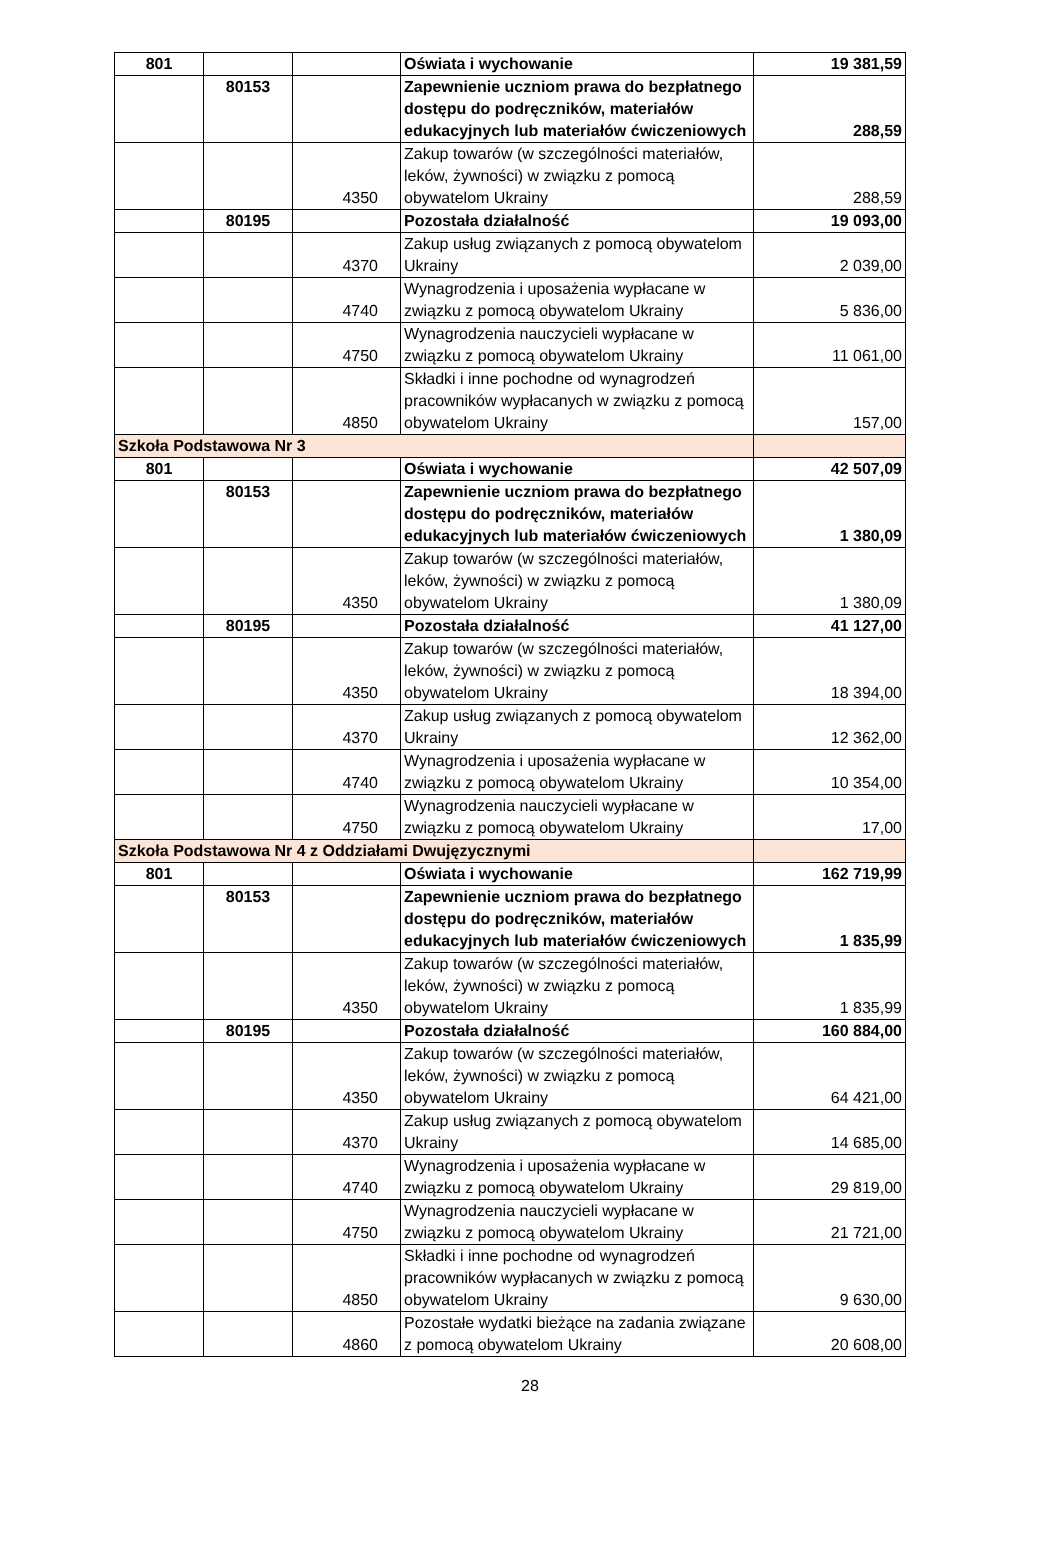| 801 | | | Oświata i wychowanie | 19 381,59 |
| | 80153 | | Zapewnienie uczniom prawa do bezpłatnego dostępu do podręczników, materiałów edukacyjnych lub materiałów ćwiczeniowych | 288,59 |
| | | 4350 | Zakup towarów (w szczególności materiałów, leków, żywności) w związku z pomocą obywatelom Ukrainy | 288,59 |
| | 80195 | | Pozostała działalność | 19 093,00 |
| | | 4370 | Zakup usług związanych z pomocą obywatelom Ukrainy | 2 039,00 |
| | | 4740 | Wynagrodzenia i uposażenia wypłacane w związku z pomocą obywatelom Ukrainy | 5 836,00 |
| | | 4750 | Wynagrodzenia nauczycieli wypłacane w związku z pomocą obywatelom Ukrainy | 11 061,00 |
| | | 4850 | Składki i inne pochodne od wynagrodzeń pracowników wypłacanych w związku z pomocą obywatelom Ukrainy | 157,00 |
| Szkoła Podstawowa Nr 3 | | | | |
| 801 | | | Oświata i wychowanie | 42 507,09 |
| | 80153 | | Zapewnienie uczniom prawa do bezpłatnego dostępu do podręczników, materiałów edukacyjnych lub materiałów ćwiczeniowych | 1 380,09 |
| | | 4350 | Zakup towarów (w szczególności materiałów, leków, żywności) w związku z pomocą obywatelom Ukrainy | 1 380,09 |
| | 80195 | | Pozostała działalność | 41 127,00 |
| | | 4350 | Zakup towarów (w szczególności materiałów, leków, żywności) w związku z pomocą obywatelom Ukrainy | 18 394,00 |
| | | 4370 | Zakup usług związanych z pomocą obywatelom Ukrainy | 12 362,00 |
| | | 4740 | Wynagrodzenia i uposażenia wypłacane w związku z pomocą obywatelom Ukrainy | 10 354,00 |
| | | 4750 | Wynagrodzenia nauczycieli wypłacane w związku z pomocą obywatelom Ukrainy | 17,00 |
| Szkoła Podstawowa Nr 4 z Oddziałami Dwujęzycznymi | | | | |
| 801 | | | Oświata i wychowanie | 162 719,99 |
| | 80153 | | Zapewnienie uczniom prawa do bezpłatnego dostępu do podręczników, materiałów edukacyjnych lub materiałów ćwiczeniowych | 1 835,99 |
| | | 4350 | Zakup towarów (w szczególności materiałów, leków, żywności) w związku z pomocą obywatelom Ukrainy | 1 835,99 |
| | 80195 | | Pozostała działalność | 160 884,00 |
| | | 4350 | Zakup towarów (w szczególności materiałów, leków, żywności) w związku z pomocą obywatelom Ukrainy | 64 421,00 |
| | | 4370 | Zakup usług związanych z pomocą obywatelom Ukrainy | 14 685,00 |
| | | 4740 | Wynagrodzenia i uposażenia wypłacane w związku z pomocą obywatelom Ukrainy | 29 819,00 |
| | | 4750 | Wynagrodzenia nauczycieli wypłacane w związku z pomocą obywatelom Ukrainy | 21 721,00 |
| | | 4850 | Składki i inne pochodne od wynagrodzeń pracowników wypłacanych w związku z pomocą obywatelom Ukrainy | 9 630,00 |
| | | 4860 | Pozostałe wydatki bieżące na zadania związane z pomocą obywatelom Ukrainy | 20 608,00 |
28